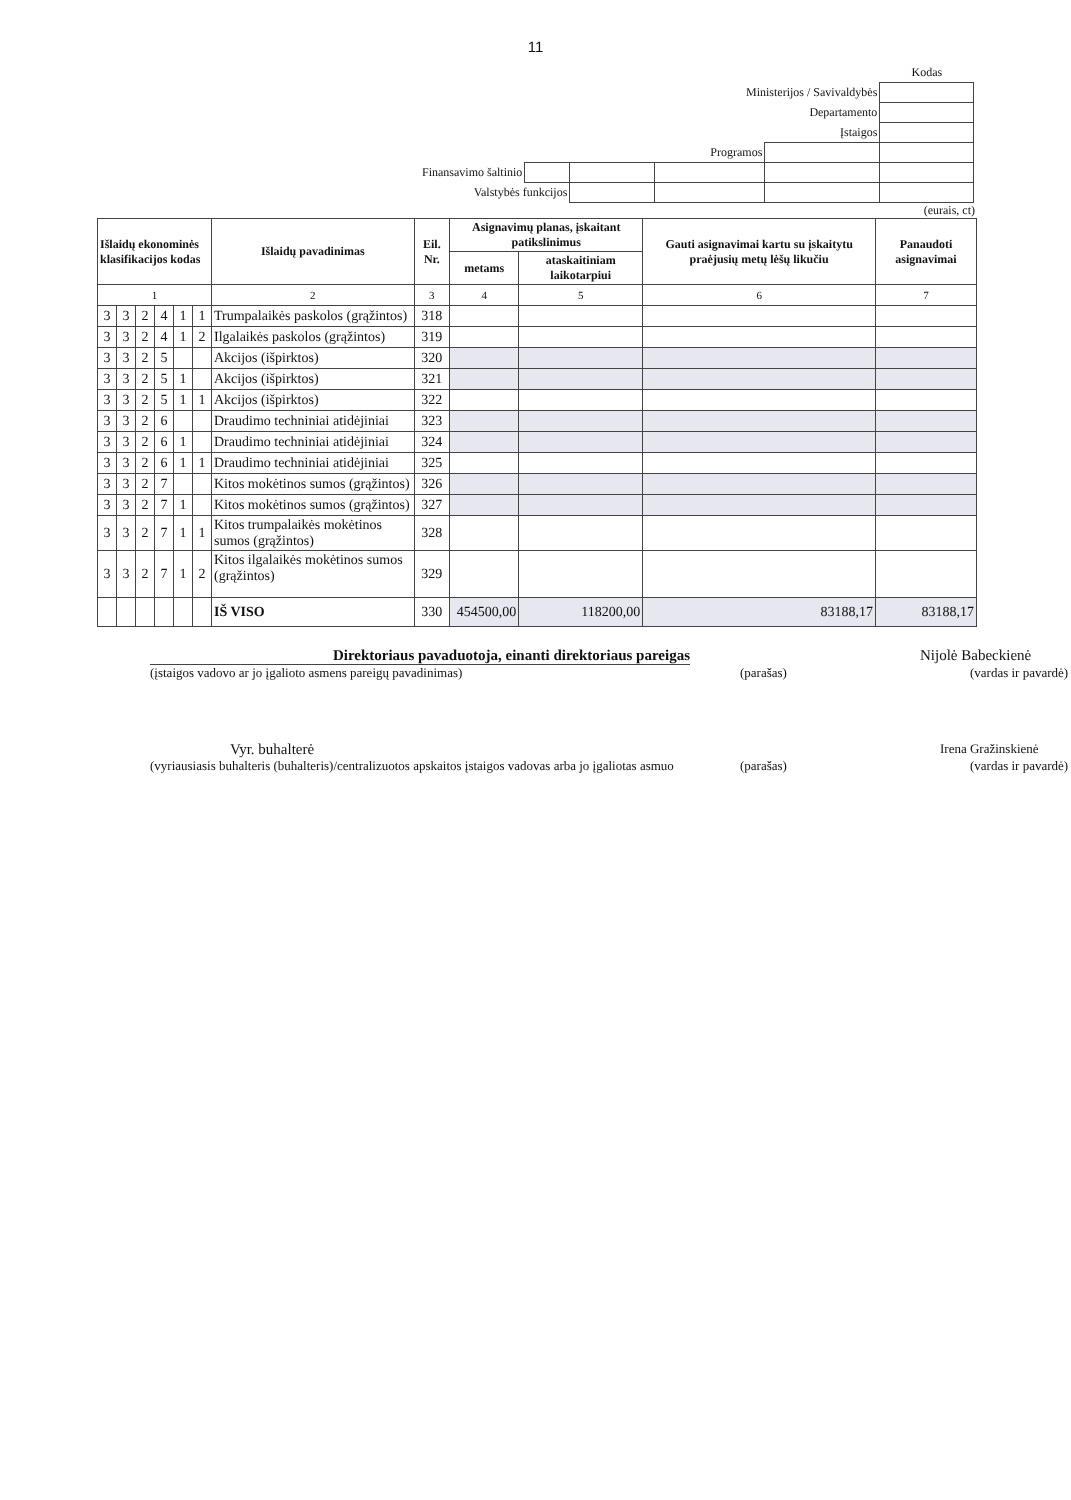11
| | | | | | Kodas |
| Ministerijos / Savivaldybės | | | | | |
| Departamento | | | | | |
| Įstaigos | | | | | |
| Programos | | | | | |
| Finansavimo šaltinio | | | | | |
| Valstybės funkcijos | | | | | |
(eurais, ct)
| Išlaidų ekonominės klasifikacijos kodas | | | | | | Išlaidų pavadinimas | Eil. Nr. | Asignavimų planas, įskaitant patikslinimus | | Gauti asignavimai kartu su įskaitytu praėjusių metų lėšų likučiu | Panaudoti asignavimai |
| --- | --- | --- | --- | --- | --- | --- | --- | --- | --- | --- | --- |
| | | | | | | | | metams | ataskaitiniam laikotarpiui | | |
| 1 | | | | | | 2 | 3 | 4 | 5 | 6 | 7 |
| 3 | 3 | 2 | 4 | 1 | 1 | Trumpalaikės paskolos (grąžintos) | 318 | | | | |
| 3 | 3 | 2 | 4 | 1 | 2 | Ilgalaikės paskolos (grąžintos) | 319 | | | | |
| 3 | 3 | 2 | 5 | | | Akcijos (išpirktos) | 320 | | | | |
| 3 | 3 | 2 | 5 | 1 | | Akcijos (išpirktos) | 321 | | | | |
| 3 | 3 | 2 | 5 | 1 | 1 | Akcijos (išpirktos) | 322 | | | | |
| 3 | 3 | 2 | 6 | | | Draudimo techniniai atidėjiniai | 323 | | | | |
| 3 | 3 | 2 | 6 | 1 | | Draudimo techniniai atidėjiniai | 324 | | | | |
| 3 | 3 | 2 | 6 | 1 | 1 | Draudimo techniniai atidėjiniai | 325 | | | | |
| 3 | 3 | 2 | 7 | | | Kitos mokėtinos sumos (grąžintos) | 326 | | | | |
| 3 | 3 | 2 | 7 | 1 | | Kitos mokėtinos sumos (grąžintos) | 327 | | | | |
| 3 | 3 | 2 | 7 | 1 | 1 | Kitos trumpalaikės mokėtinos sumos (grąžintos) | 328 | | | | |
| 3 | 3 | 2 | 7 | 1 | 2 | Kitos ilgalaikės mokėtinos sumos (grąžintos) | 329 | | | | |
| | | | | | | IŠ VISO | 330 | 454500,00 | 118200,00 | 83188,17 | 83188,17 |
Direktoriaus pavaduotoja, einanti direktoriaus pareigas Nijolė Babeckienė
(įstaigos vadovo ar jo įgalioto asmens pareigų pavadinimas) (parašas) (vardas ir pavardė)
Vyr. buhalterė Irena Gražinskienė
(vyriausiasis buhalteris (buhalteris)/centralizuotos apskaitos įstaigos vadovas arba jo įgaliotas asmuo (parašas) (vardas ir pavardė)